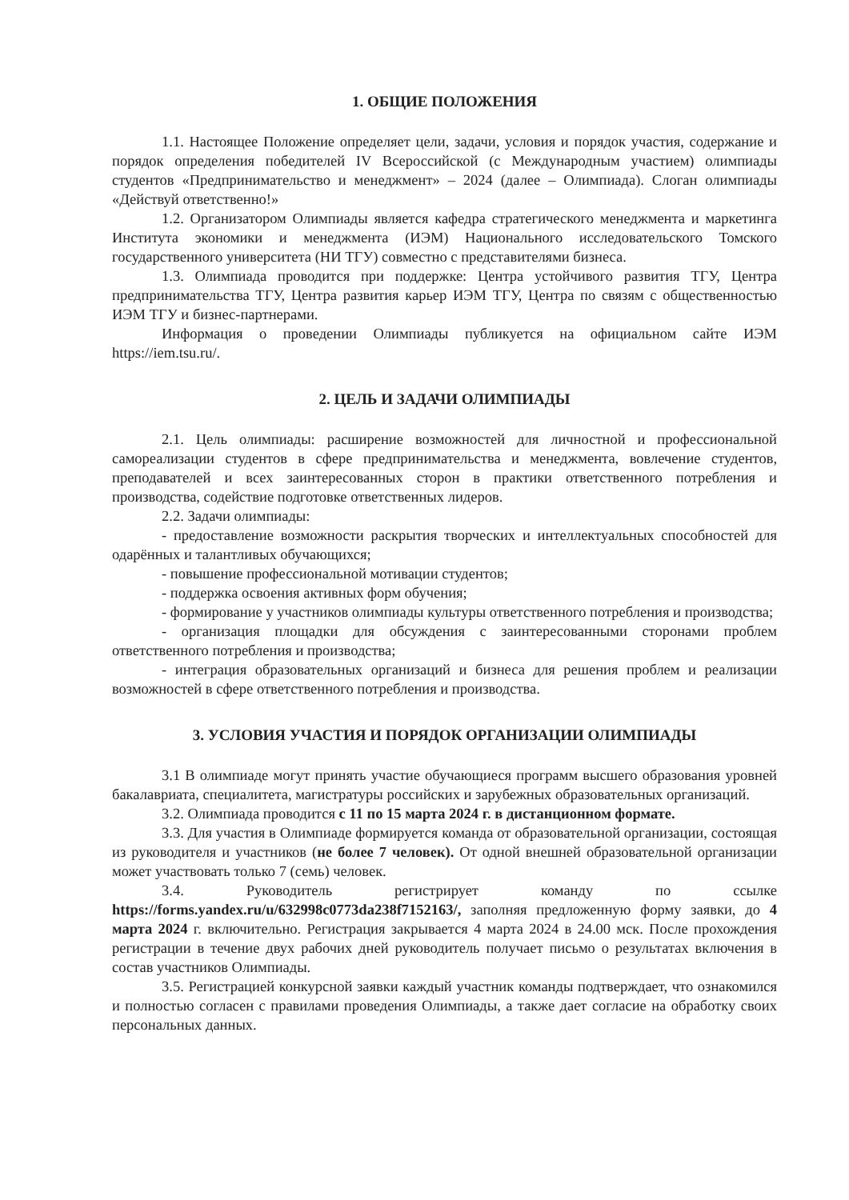1. ОБЩИЕ ПОЛОЖЕНИЯ
1.1. Настоящее Положение определяет цели, задачи, условия и порядок участия, содержание и порядок определения победителей IV Всероссийской (с Международным участием) олимпиады студентов «Предпринимательство и менеджмент» – 2024 (далее – Олимпиада). Слоган олимпиады «Действуй ответственно!»
1.2. Организатором Олимпиады является кафедра стратегического менеджмента и маркетинга Института экономики и менеджмента (ИЭМ) Национального исследовательского Томского государственного университета (НИ ТГУ) совместно с представителями бизнеса.
1.3. Олимпиада проводится при поддержке: Центра устойчивого развития ТГУ, Центра предпринимательства ТГУ, Центра развития карьер ИЭМ ТГУ, Центра по связям с общественностью ИЭМ ТГУ и бизнес-партнерами.
Информация о проведении Олимпиады публикуется на официальном сайте ИЭМ https://iem.tsu.ru/.
2. ЦЕЛЬ И ЗАДАЧИ ОЛИМПИАДЫ
2.1. Цель олимпиады: расширение возможностей для личностной и профессиональной самореализации студентов в сфере предпринимательства и менеджмента, вовлечение студентов, преподавателей и всех заинтересованных сторон в практики ответственного потребления и производства, содействие подготовке ответственных лидеров.
2.2. Задачи олимпиады:
- предоставление возможности раскрытия творческих и интеллектуальных способностей для одарённых и талантливых обучающихся;
- повышение профессиональной мотивации студентов;
- поддержка освоения активных форм обучения;
- формирование у участников олимпиады культуры ответственного потребления и производства;
- организация площадки для обсуждения с заинтересованными сторонами проблем ответственного потребления и производства;
- интеграция образовательных организаций и бизнеса для решения проблем и реализации возможностей в сфере ответственного потребления и производства.
3. УСЛОВИЯ УЧАСТИЯ И ПОРЯДОК ОРГАНИЗАЦИИ ОЛИМПИАДЫ
3.1 В олимпиаде могут принять участие обучающиеся программ высшего образования уровней бакалавриата, специалитета, магистратуры российских и зарубежных образовательных организаций.
3.2. Олимпиада проводится с 11 по 15 марта 2024 г. в дистанционном формате.
3.3. Для участия в Олимпиаде формируется команда от образовательной организации, состоящая из руководителя и участников (не более 7 человек). От одной внешней образовательной организации может участвовать только 7 (семь) человек.
3.4. Руководитель регистрирует команду по ссылке https://forms.yandex.ru/u/632998c0773da238f7152163/, заполняя предложенную форму заявки, до 4 марта 2024 г. включительно. Регистрация закрывается 4 марта 2024 в 24.00 мск. После прохождения регистрации в течение двух рабочих дней руководитель получает письмо о результатах включения в состав участников Олимпиады.
3.5. Регистрацией конкурсной заявки каждый участник команды подтверждает, что ознакомился и полностью согласен с правилами проведения Олимпиады, а также дает согласие на обработку своих персональных данных.